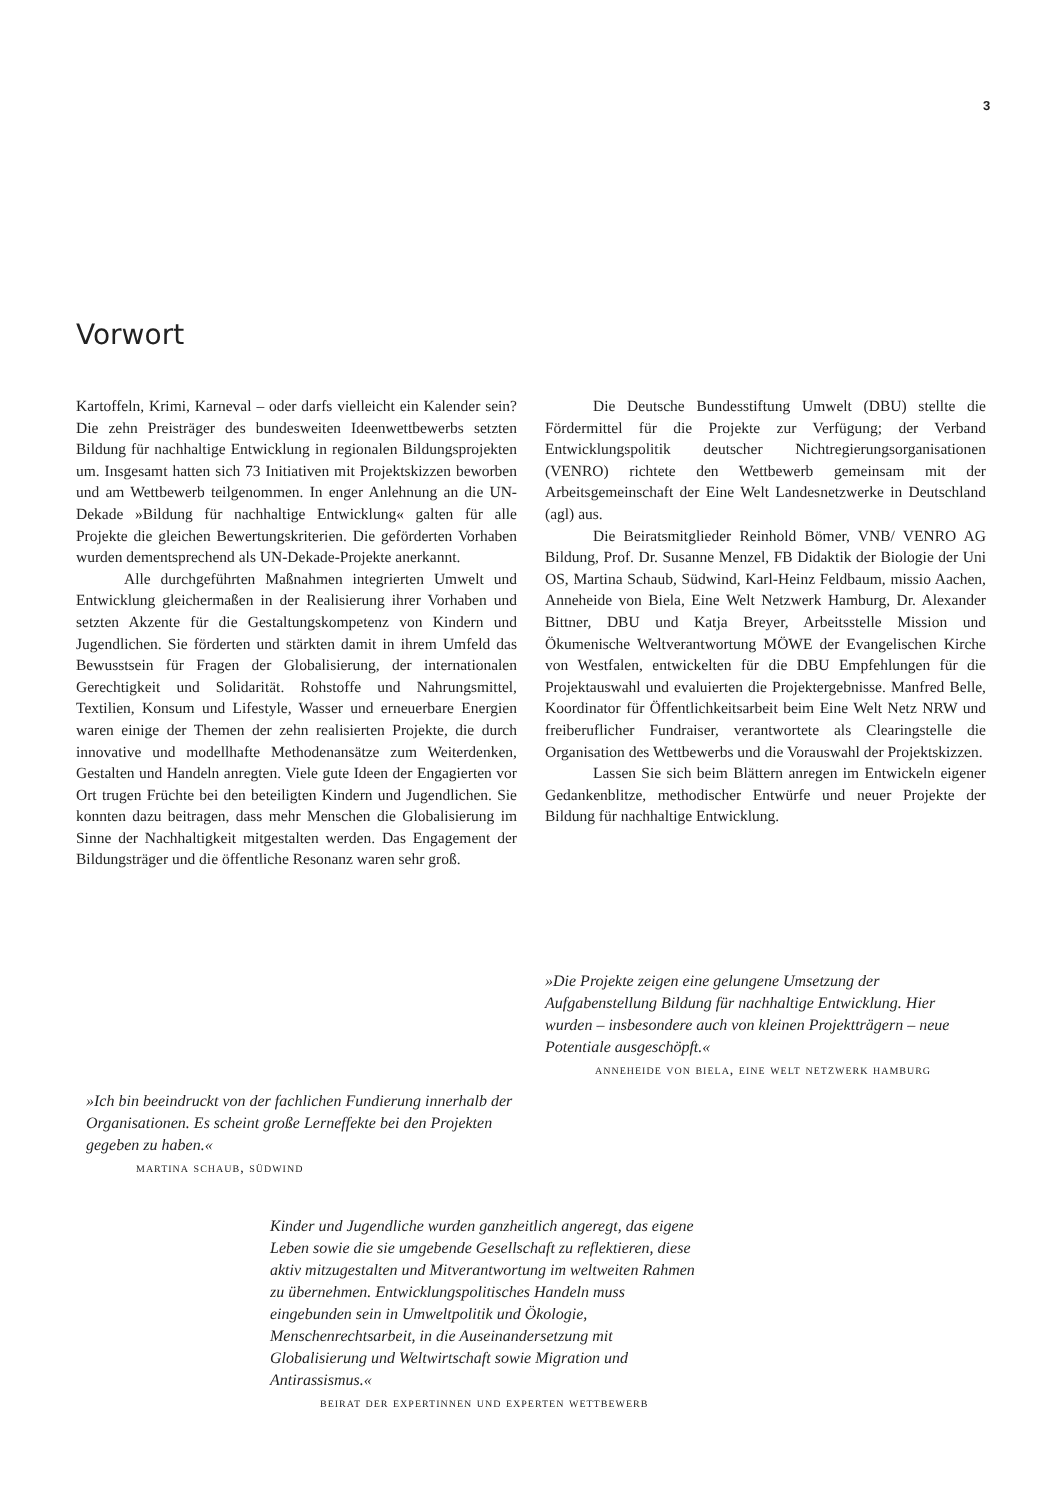3
Vorwort
Kartoffeln, Krimi, Karneval – oder darfs vielleicht ein Kalender sein? Die zehn Preisträger des bundesweiten Ideenwettbewerbs setzten Bildung für nachhaltige Entwicklung in regionalen Bildungsprojekten um. Insgesamt hatten sich 73 Initiativen mit Projektskizzen beworben und am Wettbewerb teilgenommen. In enger Anlehnung an die UN-Dekade »Bildung für nachhaltige Entwicklung« galten für alle Projekte die gleichen Bewertungskriterien. Die geförderten Vorhaben wurden dementsprechend als UN-Dekade-Projekte anerkannt.
Alle durchgeführten Maßnahmen integrierten Umwelt und Entwicklung gleichermaßen in der Realisierung ihrer Vorhaben und setzten Akzente für die Gestaltungskompetenz von Kindern und Jugendlichen. Sie förderten und stärkten damit in ihrem Umfeld das Bewusstsein für Fragen der Globalisierung, der internationalen Gerechtigkeit und Solidarität. Rohstoffe und Nahrungsmittel, Textilien, Konsum und Lifestyle, Wasser und erneuerbare Energien waren einige der Themen der zehn realisierten Projekte, die durch innovative und modellhafte Methodenansätze zum Weiterdenken, Gestalten und Handeln anregten. Viele gute Ideen der Engagierten vor Ort trugen Früchte bei den beteiligten Kindern und Jugendlichen. Sie konnten dazu beitragen, dass mehr Menschen die Globalisierung im Sinne der Nachhaltigkeit mitgestalten werden. Das Engagement der Bildungsträger und die öffentliche Resonanz waren sehr groß.
Die Deutsche Bundesstiftung Umwelt (DBU) stellte die Fördermittel für die Projekte zur Verfügung; der Verband Entwicklungspolitik deutscher Nichtregierungsorganisationen (VENRO) richtete den Wettbewerb gemeinsam mit der Arbeitsgemeinschaft der Eine Welt Landesnetzwerke in Deutschland (agl) aus.
Die Beiratsmitglieder Reinhold Bömer, VNB/ VENRO AG Bildung, Prof. Dr. Susanne Menzel, FB Didaktik der Biologie der Uni OS, Martina Schaub, Südwind, Karl-Heinz Feldbaum, missio Aachen, Anneheide von Biela, Eine Welt Netzwerk Hamburg, Dr. Alexander Bittner, DBU und Katja Breyer, Arbeitsstelle Mission und Ökumenische Weltverantwortung MÖWE der Evangelischen Kirche von Westfalen, entwickelten für die DBU Empfehlungen für die Projektauswahl und evaluierten die Projektergebnisse. Manfred Belle, Koordinator für Öffentlichkeitsarbeit beim Eine Welt Netz NRW und freiberuflicher Fundraiser, verantwortete als Clearingstelle die Organisation des Wettbewerbs und die Vorauswahl der Projektskizzen.
Lassen Sie sich beim Blättern anregen im Entwickeln eigener Gedankenblitze, methodischer Entwürfe und neuer Projekte der Bildung für nachhaltige Entwicklung.
»Die Projekte zeigen eine gelungene Umsetzung der Aufgabenstellung Bildung für nachhaltige Entwicklung. Hier wurden – insbesondere auch von kleinen Projektträgern – neue Potentiale ausgeschöpft.«
anneheide von biela, eine welt netzwerk hamburg
»Ich bin beeindruckt von der fachlichen Fundierung innerhalb der Organisationen. Es scheint große Lerneffekte bei den Projekten gegeben zu haben.«
martina schaub, südwind
Kinder und Jugendliche wurden ganzheitlich angeregt, das eigene Leben sowie die sie umgebende Gesellschaft zu reflektieren, diese aktiv mitzugestalten und Mitverantwortung im weltweiten Rahmen zu übernehmen. Entwicklungspolitisches Handeln muss eingebunden sein in Umweltpolitik und Ökologie, Menschenrechtsarbeit, in die Auseinandersetzung mit Globalisierung und Weltwirtschaft sowie Migration und Antirassismus.«
beirat der expertinnen und experten wettbewerb